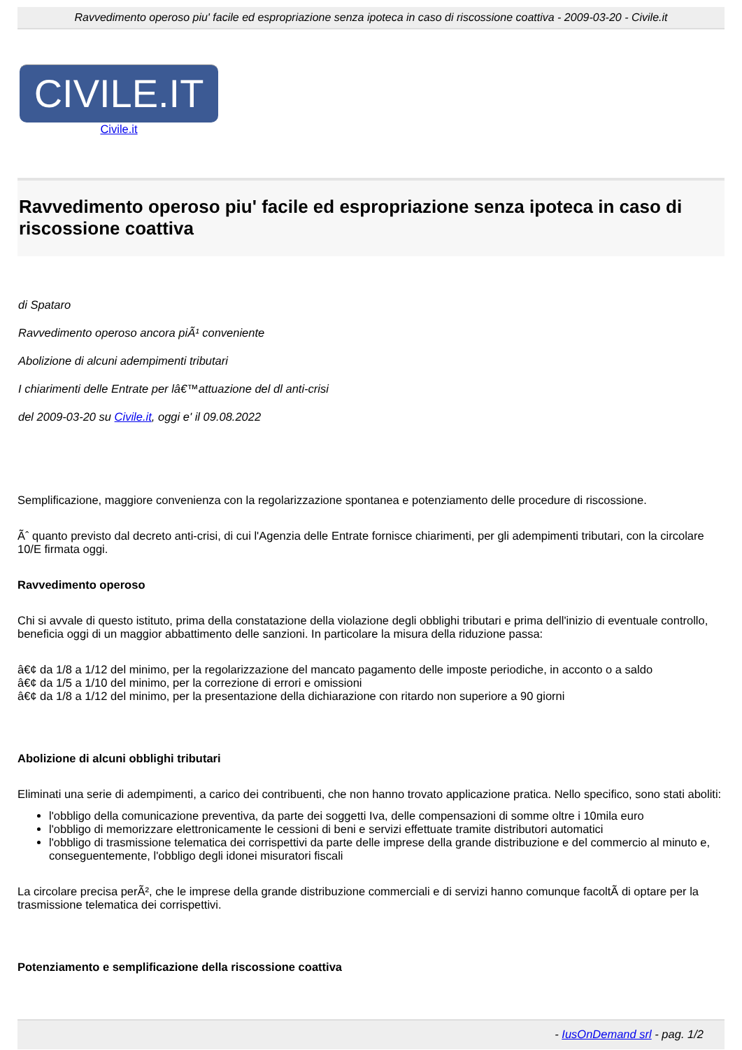Ravvedimento operoso piu' facile ed espropriazione senza ipoteca in caso di riscossione coattiva - 2009-03-20 - Civile.it
CIVILE.IT
Civile.it
Ravvedimento operoso piu' facile ed espropriazione senza ipoteca in caso di riscossione coattiva
di Spataro
Ravvedimento operoso ancora piÃ¹ conveniente
Abolizione di alcuni adempimenti tributari
I chiarimenti delle Entrate per lâ€™attuazione del dl anti-crisi
del 2009-03-20 su Civile.it, oggi e' il 09.08.2022
Semplificazione, maggiore convenienza con la regolarizzazione spontanea e potenziamento delle procedure di riscossione.
Ãˆ quanto previsto dal decreto anti-crisi, di cui l'Agenzia delle Entrate fornisce chiarimenti, per gli adempimenti tributari, con la circolare 10/E firmata oggi.
Ravvedimento operoso
Chi si avvale di questo istituto, prima della constatazione della violazione degli obblighi tributari e prima dell'inizio di eventuale controllo, beneficia oggi di un maggior abbattimento delle sanzioni. In particolare la misura della riduzione passa:
â€¢ da 1/8 a 1/12 del minimo, per la regolarizzazione del mancato pagamento delle imposte periodiche, in acconto o a saldo
â€¢ da 1/5 a 1/10 del minimo, per la correzione di errori e omissioni
â€¢ da 1/8 a 1/12 del minimo, per la presentazione della dichiarazione con ritardo non superiore a 90 giorni
Abolizione di alcuni obblighi tributari
Eliminati una serie di adempimenti, a carico dei contribuenti, che non hanno trovato applicazione pratica. Nello specifico, sono stati aboliti:
l'obbligo della comunicazione preventiva, da parte dei soggetti Iva, delle compensazioni di somme oltre i 10mila euro
l'obbligo di memorizzare elettronicamente le cessioni di beni e servizi effettuate tramite distributori automatici
l'obbligo di trasmissione telematica dei corrispettivi da parte delle imprese della grande distribuzione e del commercio al minuto e, conseguentemente, l'obbligo degli idonei misuratori fiscali
La circolare precisa perÃ², che le imprese della grande distribuzione commerciali e di servizi hanno comunque facoltÃ di optare per la trasmissione telematica dei corrispettivi.
Potenziamento e semplificazione della riscossione coattiva
- IusOnDemand srl - pag. 1/2